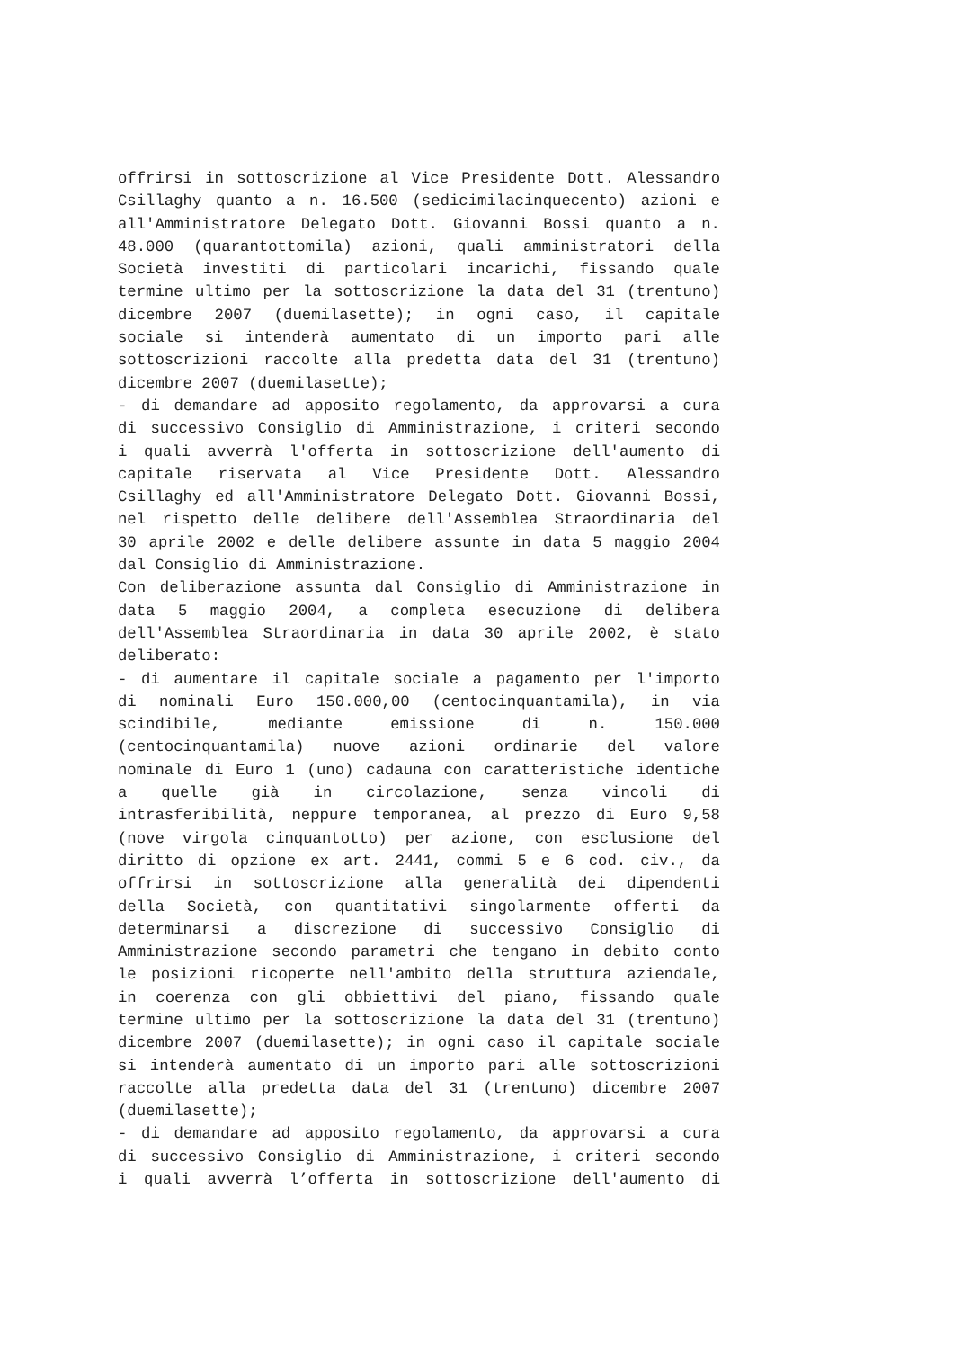offrirsi in sottoscrizione al Vice Presidente Dott. Alessandro
Csillaghy quanto a n. 16.500 (sedicimilacinquecento) azioni e
all'Amministratore Delegato Dott. Giovanni Bossi quanto a n.
48.000 (quarantottomila) azioni, quali amministratori della
Società investiti di particolari incarichi, fissando quale
termine ultimo per la sottoscrizione la data del 31 (trentuno)
dicembre 2007 (duemilasette); in ogni caso, il capitale
sociale si intenderà aumentato di un importo pari alle
sottoscrizioni raccolte alla predetta data del 31 (trentuno)
dicembre 2007 (duemilasette);
- di demandare ad apposito regolamento, da approvarsi a cura
di successivo Consiglio di Amministrazione, i criteri secondo
i quali avverrà l'offerta in sottoscrizione dell'aumento di
capitale riservata al Vice Presidente Dott. Alessandro
Csillaghy ed all'Amministratore Delegato Dott. Giovanni Bossi,
nel rispetto delle delibere dell'Assemblea Straordinaria del
30 aprile 2002 e delle delibere assunte in data 5 maggio 2004
dal Consiglio di Amministrazione.
Con deliberazione assunta dal Consiglio di Amministrazione in
data 5 maggio 2004, a completa esecuzione di delibera
dell'Assemblea Straordinaria in data 30 aprile 2002, è stato
deliberato:
- di aumentare il capitale sociale a pagamento per l'importo
di nominali Euro 150.000,00 (centocinquantamila), in via
scindibile, mediante emissione di n. 150.000
(centocinquantamila) nuove azioni ordinarie del valore
nominale di Euro 1 (uno) cadauna con caratteristiche identiche
a quelle già in circolazione, senza vincoli di
intrasferibilità, neppure temporanea, al prezzo di Euro 9,58
(nove virgola cinquantotto) per azione, con esclusione del
diritto di opzione ex art. 2441, commi 5 e 6 cod. civ., da
offrirsi in sottoscrizione alla generalità dei dipendenti
della Società, con quantitativi singolarmente offerti da
determinarsi a discrezione di successivo Consiglio di
Amministrazione secondo parametri che tengano in debito conto
le posizioni ricoperte nell'ambito della struttura aziendale,
in coerenza con gli obbiettivi del piano, fissando quale
termine ultimo per la sottoscrizione la data del 31 (trentuno)
dicembre 2007 (duemilasette); in ogni caso il capitale sociale
si intenderà aumentato di un importo pari alle sottoscrizioni
raccolte alla predetta data del 31 (trentuno) dicembre 2007
(duemilasette);
- di demandare ad apposito regolamento, da approvarsi a cura
di successivo Consiglio di Amministrazione, i criteri secondo
i quali avverrà l’offerta in sottoscrizione dell'aumento di